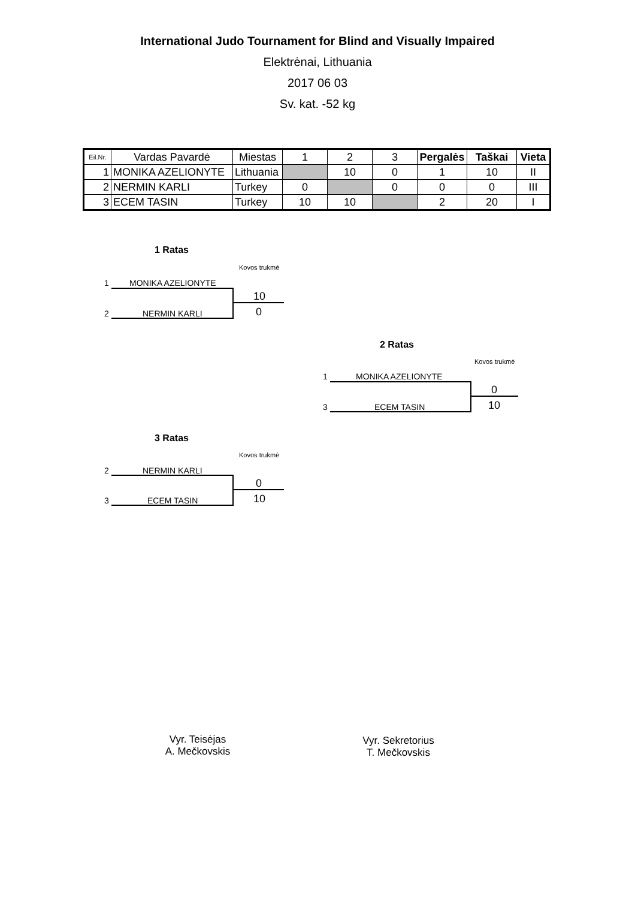International Judo Tournament for Blind and Visually Impaired
Elektrėnai, Lithuania
2017 06 03
Sv. kat. -52 kg
| Eil.Nr. | Vardas Pavardė | Miestas | 1 | 2 | 3 | Pergalės | Taškai | Vieta |
| --- | --- | --- | --- | --- | --- | --- | --- | --- |
| 1 | MONIKA AZELIONYTE | Lithuania | | 10 | 0 | 1 | 10 | II |
| 2 | NERMIN KARLI | Turkey | 0 | | 0 | 0 | 0 | III |
| 3 | ECEM TASIN | Turkey | 10 | 10 | | 2 | 20 | I |
1 Ratas
Kovos trukmė
1 MONIKA AZELIONYTE
10
0
2 NERMIN KARLI
2 Ratas
Kovos trukmė
1 MONIKA AZELIONYTE
0
10
3 ECEM TASIN
3 Ratas
Kovos trukmė
2 NERMIN KARLI
0
10
3 ECEM TASIN
Vyr. Teisėjas
A. Mečkovskis
Vyr. Sekretorius
T. Mečkovskis